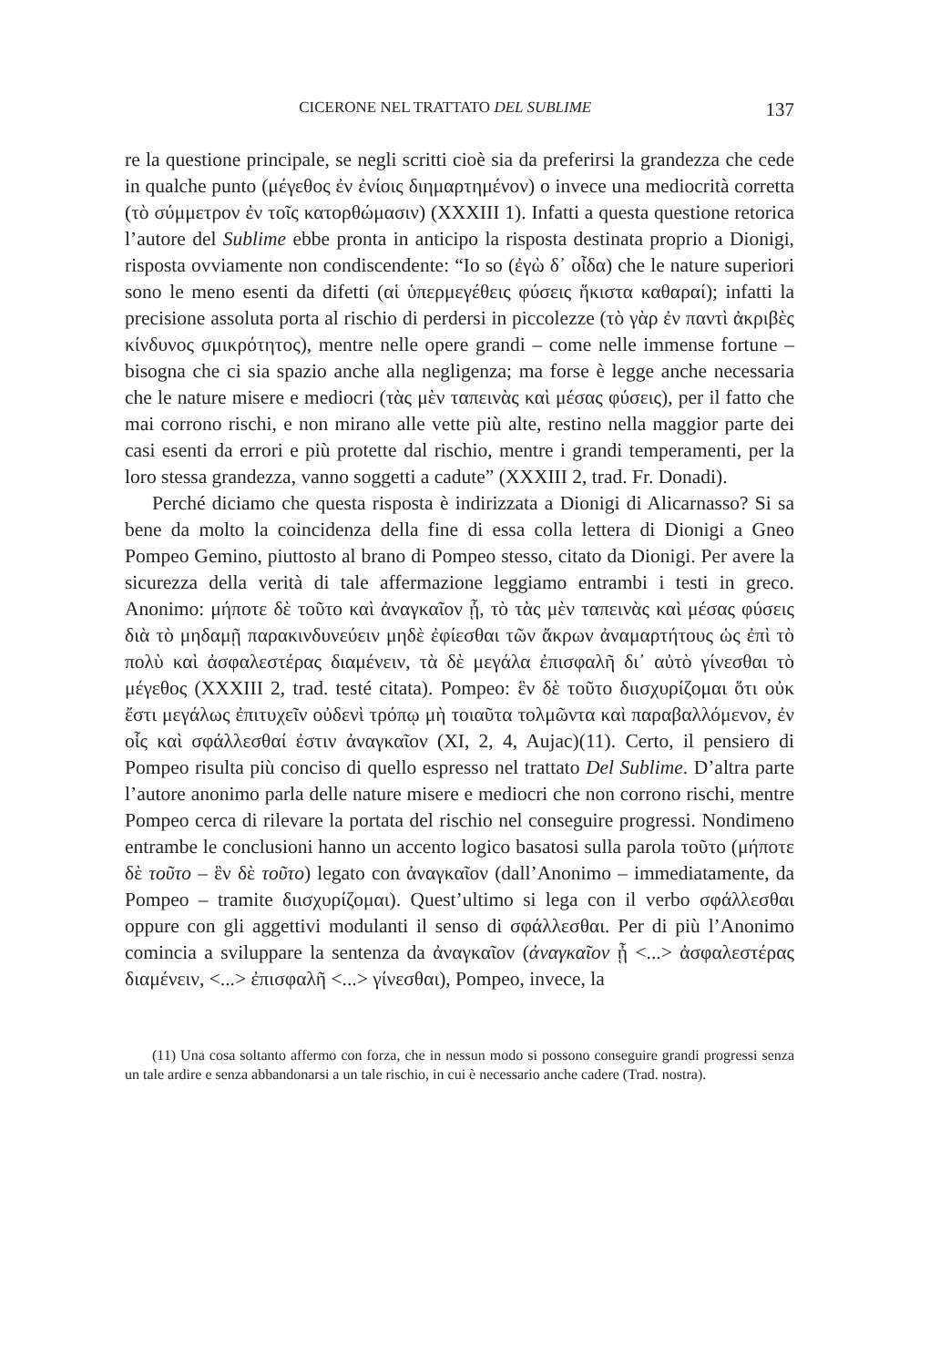CICERONE NEL TRATTATO DEL SUBLIME 137
re la questione principale, se negli scritti cioè sia da preferirsi la grandezza che cede in qualche punto (μέγεθος ἐν ἐνίοις διημαρτημένον) o invece una mediocrità corretta (τὸ σύμμετρον ἐν τοῖς κατορθώμασιν) (XXXIII 1). Infatti a questa questione retorica l’autore del Sublime ebbe pronta in anticipo la risposta destinata proprio a Dionigi, risposta ovviamente non condiscendente: “Io so (ἐγὼ δ᾽ οἶδα) che le nature superiori sono le meno esenti da difetti (αἱ ὑπερμεγέθεις φύσεις ἥκιστα καθαραί); infatti la precisione assoluta porta al rischio di perdersi in piccolezze (τὸ γὰρ ἐν παντὶ ἀκριβὲς κίνδυνος σμικρότητος), mentre nelle opere grandi – come nelle immense fortune – bisogna che ci sia spazio anche alla negligenza; ma forse è legge anche necessaria che le nature misere e mediocri (τὰς μὲν ταπεινὰς καὶ μέσας φύσεις), per il fatto che mai corrono rischi, e non mirano alle vette più alte, restino nella maggior parte dei casi esenti da errori e più protette dal rischio, mentre i grandi temperamenti, per la loro stessa grandezza, vanno soggetti a cadute” (XXXIII 2, trad. Fr. Donadi).
Perché diciamo che questa risposta è indirizzata a Dionigi di Alicarnasso? Si sa bene da molto la coincidenza della fine di essa colla lettera di Dionigi a Gneo Pompeo Gemino, piuttosto al brano di Pompeo stesso, citato da Dionigi. Per avere la sicurezza della verità di tale affermazione leggiamo entrambi i testi in greco. Anonimo: μήποτε δὲ τοῦτο καὶ ἀναγκαῖον ᾖ, τὸ τὰς μὲν ταπεινὰς καὶ μέσας φύσεις διὰ τὸ μηδαμῇ παρακινδυνεύειν μηδὲ ἐφίεσθαι τῶν ἄκρων ἀναμαρτήτους ὡς ἐπὶ τὸ πολὺ καὶ ἀσφαλεστέρας διαμένειν, τὰ δὲ μεγάλα ἐπισφαλῆ δι᾽ αὐτὸ γίνεσθαι τὸ μέγεθος (XXXIII 2, trad. testé citata). Pompeo: ἓν δὲ τοῦτο διισχυρίζομαι ὅτι οὐκ ἔστι μεγάλως ἐπιτυχεῖν οὐδενὶ τρόπῳ μὴ τοιαῦτα τολμῶντα καὶ παραβαλλόμενον, ἐν οἷς καὶ σφάλλεσθαί ἐστιν ἀναγκαῖον (XI, 2, 4, Aujac)(11). Certo, il pensiero di Pompeo risulta più conciso di quello espresso nel trattato Del Sublime. D’altra parte l’autore anonimo parla delle nature misere e mediocri che non corrono rischi, mentre Pompeo cerca di rilevare la portata del rischio nel conseguire progressi. Nondimeno entrambe le conclusioni hanno un accento logico basatosi sulla parola τοῦτο (μήποτε δὲ τοῦτο – ἓν δὲ τοῦτο) legato con ἀναγκαῖον (dall’Anonimo – immediatamente, da Pompeo – tramite διισχυρίζομαι). Quest’ultimo si lega con il verbo σφάλλεσθαι oppure con gli aggettivi modulanti il senso di σφάλλεσθαι. Per di più l’Anonimo comincia a sviluppare la sentenza da ἀναγκαῖον (ἀναγκαῖον ᾖ <...> ἀσφαλεστέρας διαμένειν, <...> ἐπισφαλῆ <...> γίνεσθαι), Pompeo, invece, la
(11) Una cosa soltanto affermo con forza, che in nessun modo si possono conseguire grandi progressi senza un tale ardire e senza abbandonarsi a un tale rischio, in cui è necessario anche cadere (Trad. nostra).